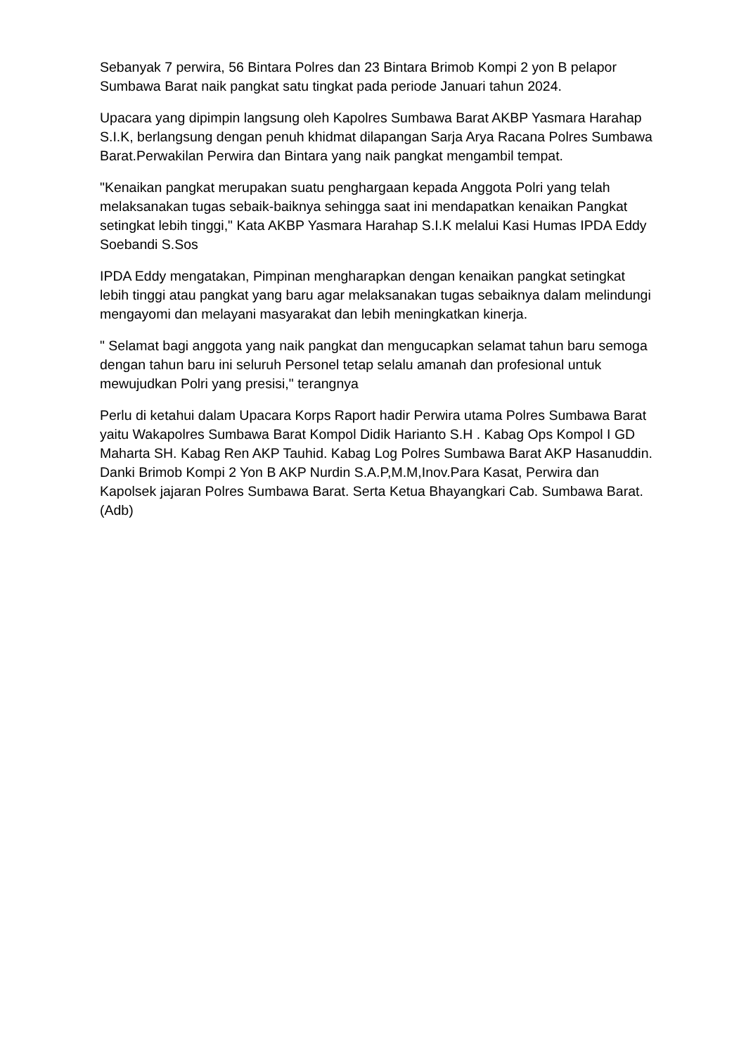Sebanyak 7 perwira, 56 Bintara Polres dan 23 Bintara Brimob Kompi 2 yon B pelapor Sumbawa Barat naik pangkat satu tingkat pada periode Januari tahun 2024.
Upacara yang dipimpin langsung oleh Kapolres Sumbawa Barat AKBP Yasmara Harahap S.I.K, berlangsung dengan penuh khidmat dilapangan Sarja Arya Racana Polres Sumbawa Barat.Perwakilan Perwira dan Bintara yang naik pangkat mengambil tempat.
"Kenaikan pangkat merupakan suatu penghargaan kepada Anggota Polri yang telah melaksanakan tugas sebaik-baiknya sehingga saat ini mendapatkan kenaikan Pangkat setingkat lebih tinggi," Kata AKBP Yasmara Harahap S.I.K melalui Kasi Humas IPDA Eddy Soebandi S.Sos
IPDA Eddy mengatakan, Pimpinan mengharapkan dengan kenaikan pangkat setingkat lebih tinggi atau pangkat yang baru agar melaksanakan tugas sebaiknya dalam melindungi mengayomi dan melayani masyarakat dan lebih meningkatkan kinerja.
" Selamat bagi anggota yang naik pangkat dan mengucapkan selamat tahun baru semoga dengan tahun baru ini seluruh Personel tetap selalu amanah dan profesional untuk mewujudkan Polri yang presisi," terangnya
Perlu di ketahui dalam Upacara Korps Raport hadir Perwira utama Polres Sumbawa Barat yaitu Wakapolres Sumbawa Barat Kompol Didik Harianto S.H . Kabag Ops Kompol I GD Maharta SH. Kabag Ren AKP Tauhid. Kabag Log Polres Sumbawa Barat AKP Hasanuddin. Danki Brimob Kompi 2 Yon B AKP Nurdin S.A.P,M.M,Inov.Para Kasat, Perwira dan Kapolsek jajaran Polres Sumbawa Barat. Serta Ketua Bhayangkari Cab. Sumbawa Barat.(Adb)